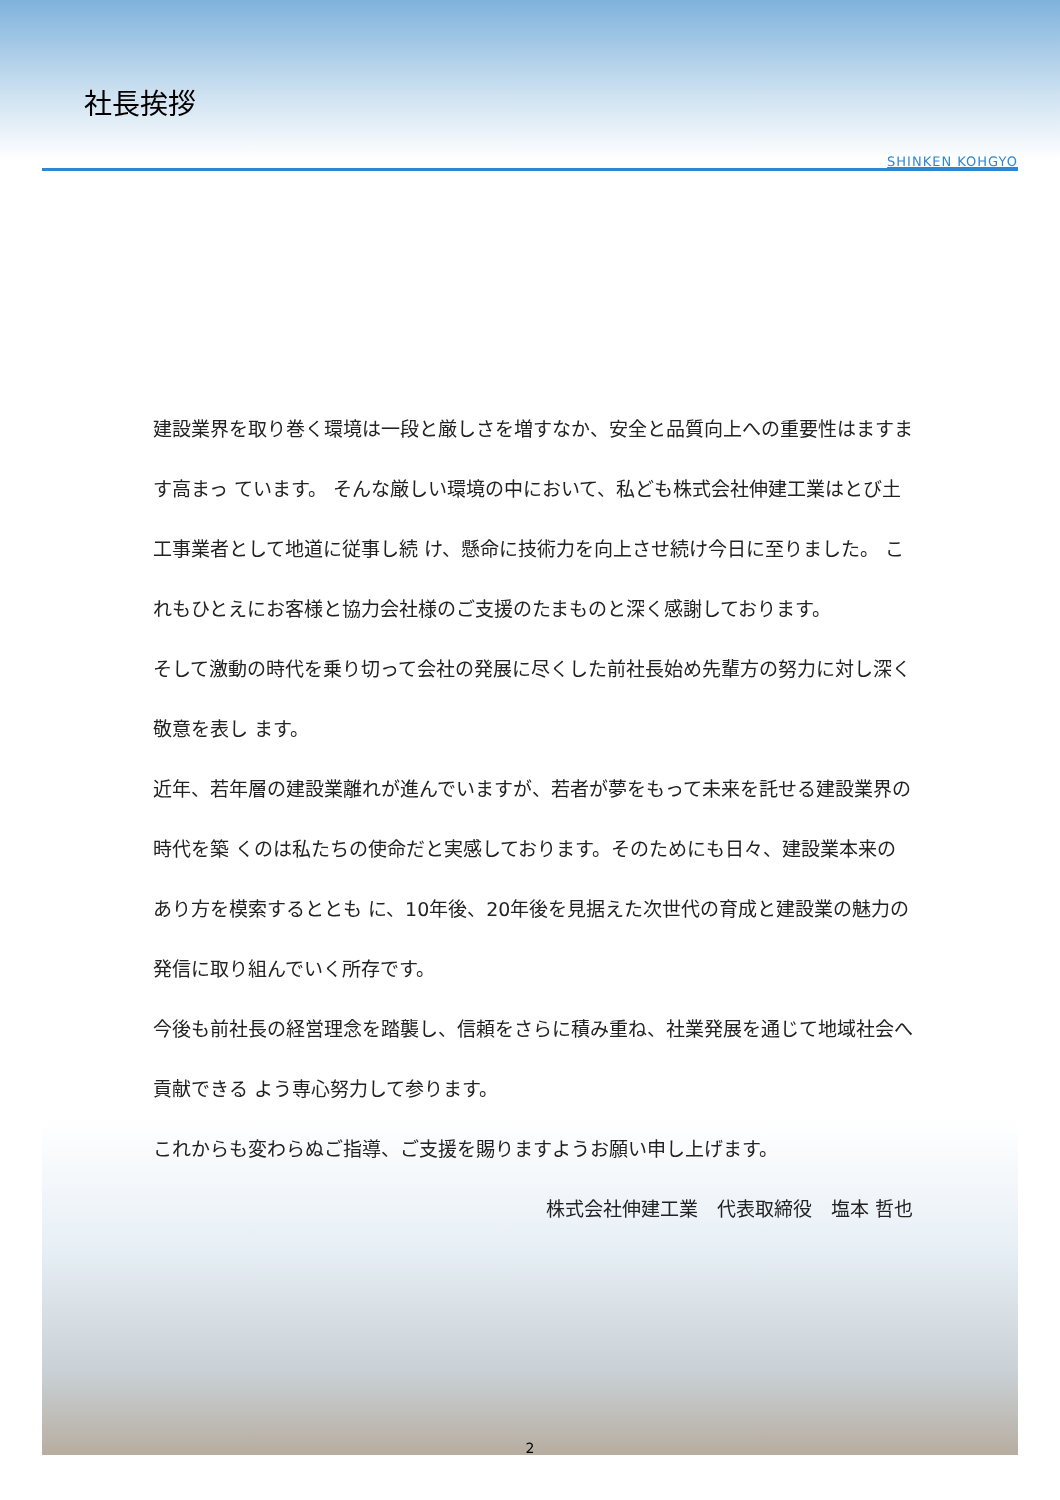社長挨拶
SHINKEN KOHGYO
建設業界を取り巻く環境は一段と厳しさを増すなか、安全と品質向上への重要性はますます高まっ ています。 そんな厳しい環境の中において、私ども株式会社伸建工業はとび土工事業者として地道に従事し続 け、懸命に技術力を向上させ続け今日に至りました。 これもひとえにお客様と協力会社様のご支援のたまものと深く感謝しております。
そして激動の時代を乗り切って会社の発展に尽くした前社長始め先輩方の努力に対し深く敬意を表し ます。
近年、若年層の建設業離れが進んでいますが、若者が夢をもって未来を託せる建設業界の時代を築 くのは私たちの使命だと実感しております。そのためにも日々、建設業本来のあり方を模索するととも に、10年後、20年後を見据えた次世代の育成と建設業の魅力の発信に取り組んでいく所存です。
今後も前社長の経営理念を踏襲し、信頼をさらに積み重ね、社業発展を通じて地域社会へ貢献できる よう専心努力して参ります。
これからも変わらぬご指導、ご支援を賜りますようお願い申し上げます。
株式会社伸建工業　代表取締役　塩本 哲也
2